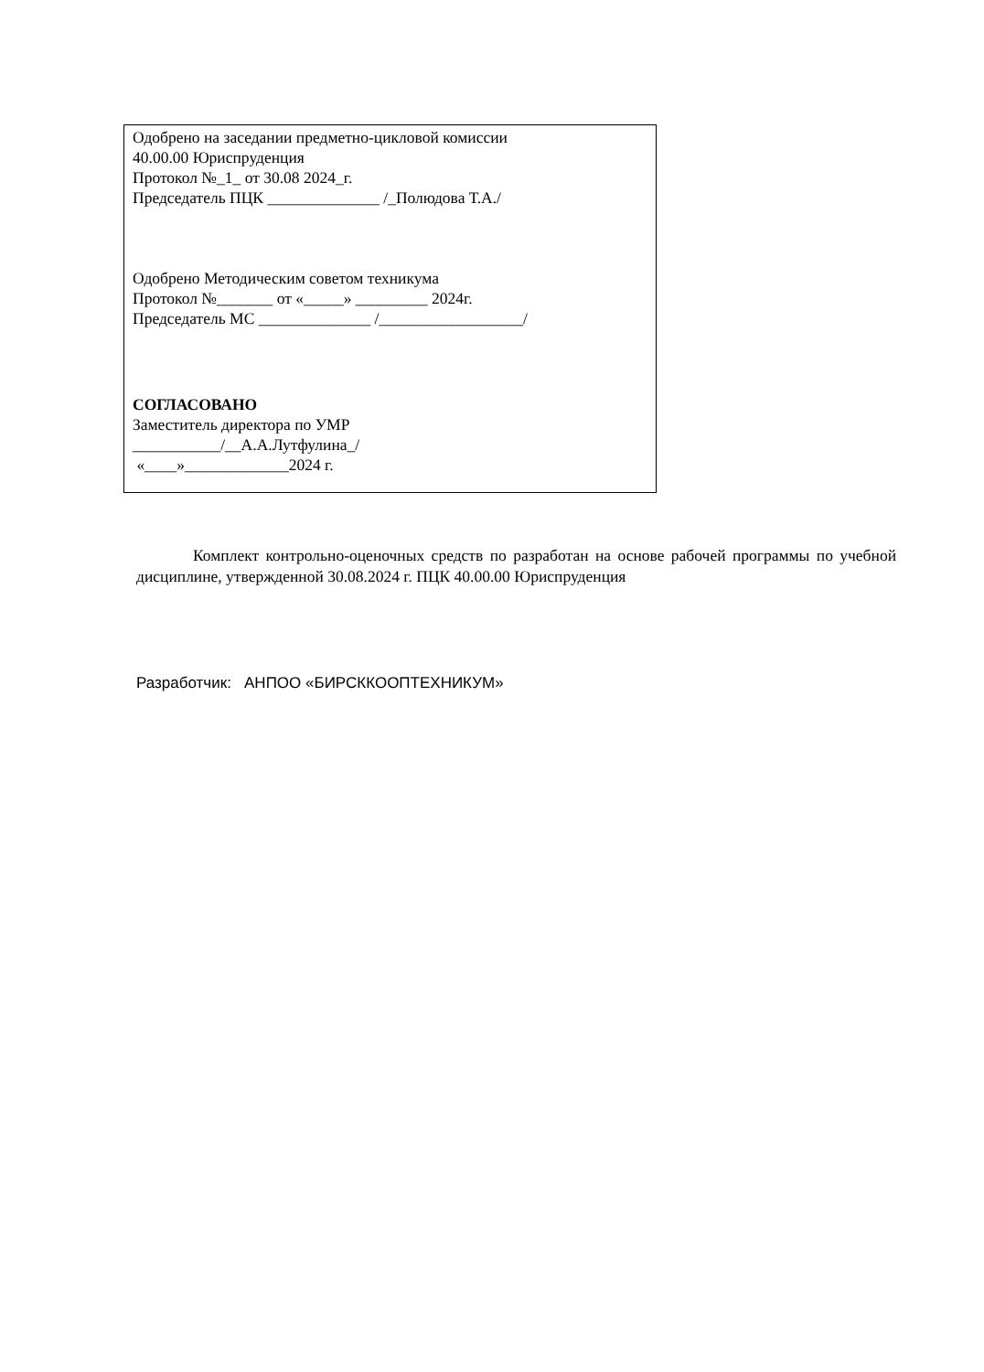Одобрено на заседании предметно-цикловой комиссии
40.00.00 Юриспруденция
Протокол №_1_ от 30.08 2024_г.
Председатель ПЦК ______________ /_Полюдова Т.А./
Одобрено Методическим советом техникума
Протокол №_______ от «_____» _________ 2024г.
Председатель МС ______________ /__________________/
СОГЛАСОВАНО
Заместитель директора по УМР
___________/__А.А.Лутфулина_/
«____»_____________2024 г.
Комплект контрольно-оценочных средств по разработан на основе рабочей программы по учебной дисциплине, утвержденной 30.08.2024 г. ПЦК 40.00.00 Юриспруденция
Разработчик: АНПОО «БИРСККООПТЕХНИКУМ»